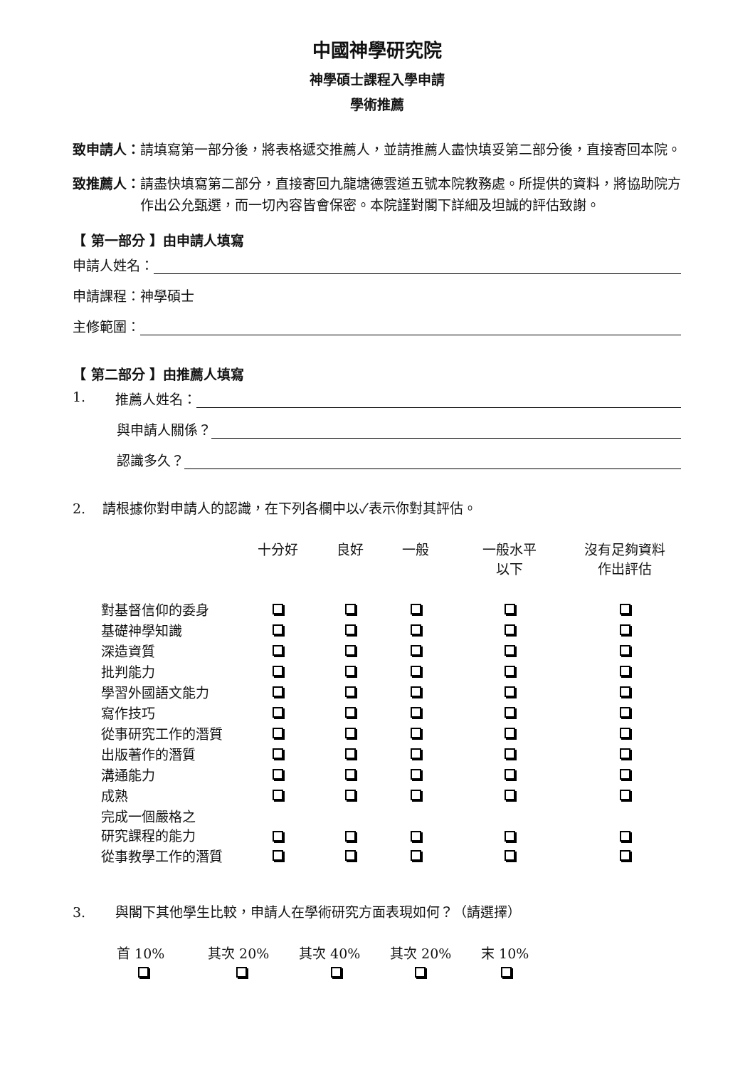中國神學研究院
神學碩士課程入學申請
學術推薦
致申請人： 請填寫第一部分後，將表格遞交推薦人，並請推薦人盡快填妥第二部分後，直接寄回本院。
致推薦人： 請盡快填寫第二部分，直接寄回九龍塘德雲道五號本院教務處。所提供的資料，將協助院方作出公允甄選，而一切內容皆會保密。本院謹對閣下詳細及坦誠的評估致謝。
【 第一部分 】由申請人填寫
申請人姓名：
申請課程：神學碩士
主修範圍：
【 第二部分 】由推薦人填寫
1. 推薦人姓名：
與申請人關係？
認識多久？
2. 請根據你對申請人的認識，在下列各欄中以✓表示你對其評估。
| | 十分好 | 良好 | 一般 | 一般水平 以下 | 沒有足夠資料 作出評估 |
| --- | --- | --- | --- | --- | --- |
| 對基督信仰的委身 | | | | | |
| 基礎神學知識 | | | | | |
| 深造資質 | | | | | |
| 批判能力 | | | | | |
| 學習外國語文能力 | | | | | |
| 寫作技巧 | | | | | |
| 從事研究工作的潛質 | | | | | |
| 出版著作的潛質 | | | | | |
| 溝通能力 | | | | | |
| 成熟 | | | | | |
| 完成一個嚴格之 研究課程的能力 | | | | | |
| 從事教學工作的潛質 | | | | | |
3. 與閣下其他學生比較，申請人在學術研究方面表現如何？（請選擇）
| 首 10% | 其次 20% | 其次 40% | 其次 20% | 末 10% |